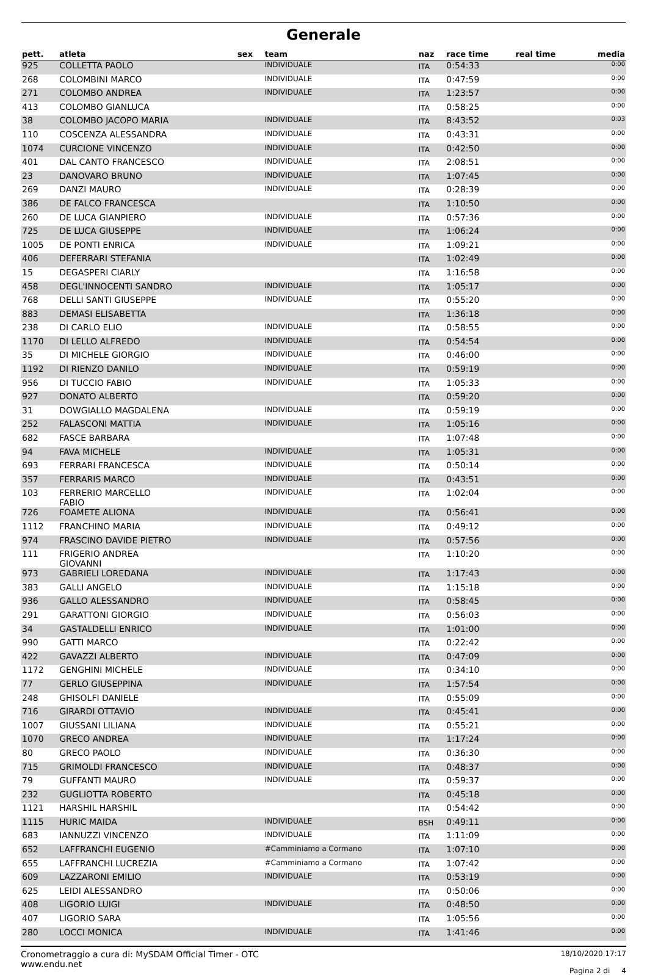Generale
| pett. | atleta | sex | team | naz | race time | real time | media |
| --- | --- | --- | --- | --- | --- | --- | --- |
| 925 | COLLETTA PAOLO | | INDIVIDUALE | ITA | 0:54:33 | | 0:00 |
| 268 | COLOMBINI MARCO | | INDIVIDUALE | ITA | 0:47:59 | | 0:00 |
| 271 | COLOMBO ANDREA | | INDIVIDUALE | ITA | 1:23:57 | | 0:00 |
| 413 | COLOMBO GIANLUCA | | | ITA | 0:58:25 | | 0:00 |
| 38 | COLOMBO JACOPO MARIA | | INDIVIDUALE | ITA | 8:43:52 | | 0:03 |
| 110 | COSCENZA ALESSANDRA | | INDIVIDUALE | ITA | 0:43:31 | | 0:00 |
| 1074 | CURCIONE VINCENZO | | INDIVIDUALE | ITA | 0:42:50 | | 0:00 |
| 401 | DAL CANTO FRANCESCO | | INDIVIDUALE | ITA | 2:08:51 | | 0:00 |
| 23 | DANOVARO BRUNO | | INDIVIDUALE | ITA | 1:07:45 | | 0:00 |
| 269 | DANZI MAURO | | INDIVIDUALE | ITA | 0:28:39 | | 0:00 |
| 386 | DE FALCO FRANCESCA | | | ITA | 1:10:50 | | 0:00 |
| 260 | DE LUCA GIANPIERO | | INDIVIDUALE | ITA | 0:57:36 | | 0:00 |
| 725 | DE LUCA GIUSEPPE | | INDIVIDUALE | ITA | 1:06:24 | | 0:00 |
| 1005 | DE PONTI ENRICA | | INDIVIDUALE | ITA | 1:09:21 | | 0:00 |
| 406 | DEFERRARI STEFANIA | | | ITA | 1:02:49 | | 0:00 |
| 15 | DEGASPERI CIARLY | | | ITA | 1:16:58 | | 0:00 |
| 458 | DEGL'INNOCENTI SANDRO | | INDIVIDUALE | ITA | 1:05:17 | | 0:00 |
| 768 | DELLI SANTI GIUSEPPE | | INDIVIDUALE | ITA | 0:55:20 | | 0:00 |
| 883 | DEMASI ELISABETTA | | | ITA | 1:36:18 | | 0:00 |
| 238 | DI CARLO ELIO | | INDIVIDUALE | ITA | 0:58:55 | | 0:00 |
| 1170 | DI LELLO ALFREDO | | INDIVIDUALE | ITA | 0:54:54 | | 0:00 |
| 35 | DI MICHELE GIORGIO | | INDIVIDUALE | ITA | 0:46:00 | | 0:00 |
| 1192 | DI RIENZO DANILO | | INDIVIDUALE | ITA | 0:59:19 | | 0:00 |
| 956 | DI TUCCIO FABIO | | INDIVIDUALE | ITA | 1:05:33 | | 0:00 |
| 927 | DONATO ALBERTO | | | ITA | 0:59:20 | | 0:00 |
| 31 | DOWGIALLO MAGDALENA | | INDIVIDUALE | ITA | 0:59:19 | | 0:00 |
| 252 | FALASCONI MATTIA | | INDIVIDUALE | ITA | 1:05:16 | | 0:00 |
| 682 | FASCE BARBARA | | | ITA | 1:07:48 | | 0:00 |
| 94 | FAVA MICHELE | | INDIVIDUALE | ITA | 1:05:31 | | 0:00 |
| 693 | FERRARI FRANCESCA | | INDIVIDUALE | ITA | 0:50:14 | | 0:00 |
| 357 | FERRARIS MARCO | | INDIVIDUALE | ITA | 0:43:51 | | 0:00 |
| 103 | FERRERIO MARCELLO FABIO | | INDIVIDUALE | ITA | 1:02:04 | | 0:00 |
| 726 | FOAMETE ALIONA | | INDIVIDUALE | ITA | 0:56:41 | | 0:00 |
| 1112 | FRANCHINO MARIA | | INDIVIDUALE | ITA | 0:49:12 | | 0:00 |
| 974 | FRASCINO DAVIDE PIETRO | | INDIVIDUALE | ITA | 0:57:56 | | 0:00 |
| 111 | FRIGERIO ANDREA GIOVANNI | | | ITA | 1:10:20 | | 0:00 |
| 973 | GABRIELI LOREDANA | | INDIVIDUALE | ITA | 1:17:43 | | 0:00 |
| 383 | GALLI ANGELO | | INDIVIDUALE | ITA | 1:15:18 | | 0:00 |
| 936 | GALLO ALESSANDRO | | INDIVIDUALE | ITA | 0:58:45 | | 0:00 |
| 291 | GARATTONI GIORGIO | | INDIVIDUALE | ITA | 0:56:03 | | 0:00 |
| 34 | GASTALDELLI ENRICO | | INDIVIDUALE | ITA | 1:01:00 | | 0:00 |
| 990 | GATTI MARCO | | | ITA | 0:22:42 | | 0:00 |
| 422 | GAVAZZI ALBERTO | | INDIVIDUALE | ITA | 0:47:09 | | 0:00 |
| 1172 | GENGHINI MICHELE | | INDIVIDUALE | ITA | 0:34:10 | | 0:00 |
| 77 | GERLO GIUSEPPINA | | INDIVIDUALE | ITA | 1:57:54 | | 0:00 |
| 248 | GHISOLFI DANIELE | | | ITA | 0:55:09 | | 0:00 |
| 716 | GIRARDI OTTAVIO | | INDIVIDUALE | ITA | 0:45:41 | | 0:00 |
| 1007 | GIUSSANI LILIANA | | INDIVIDUALE | ITA | 0:55:21 | | 0:00 |
| 1070 | GRECO ANDREA | | INDIVIDUALE | ITA | 1:17:24 | | 0:00 |
| 80 | GRECO PAOLO | | INDIVIDUALE | ITA | 0:36:30 | | 0:00 |
| 715 | GRIMOLDI FRANCESCO | | INDIVIDUALE | ITA | 0:48:37 | | 0:00 |
| 79 | GUFFANTI MAURO | | INDIVIDUALE | ITA | 0:59:37 | | 0:00 |
| 232 | GUGLIOTTA ROBERTO | | | ITA | 0:45:18 | | 0:00 |
| 1121 | HARSHIL HARSHIL | | | ITA | 0:54:42 | | 0:00 |
| 1115 | HURIC MAIDA | | INDIVIDUALE | BSH | 0:49:11 | | 0:00 |
| 683 | IANNUZZI VINCENZO | | INDIVIDUALE | ITA | 1:11:09 | | 0:00 |
| 652 | LAFFRANCHI EUGENIO | | #Camminiamo a Cormano | ITA | 1:07:10 | | 0:00 |
| 655 | LAFFRANCHI LUCREZIA | | #Camminiamo a Cormano | ITA | 1:07:42 | | 0:00 |
| 609 | LAZZARONI EMILIO | | INDIVIDUALE | ITA | 0:53:19 | | 0:00 |
| 625 | LEIDI ALESSANDRO | | | ITA | 0:50:06 | | 0:00 |
| 408 | LIGORIO LUIGI | | INDIVIDUALE | ITA | 0:48:50 | | 0:00 |
| 407 | LIGORIO SARA | | | ITA | 1:05:56 | | 0:00 |
| 280 | LOCCI MONICA | | INDIVIDUALE | ITA | 1:41:46 | | 0:00 |
Cronometraggio a cura di: MySDAM Official Timer - OTC
www.endu.net
18/10/2020 17:17
Pagina 2 di 4